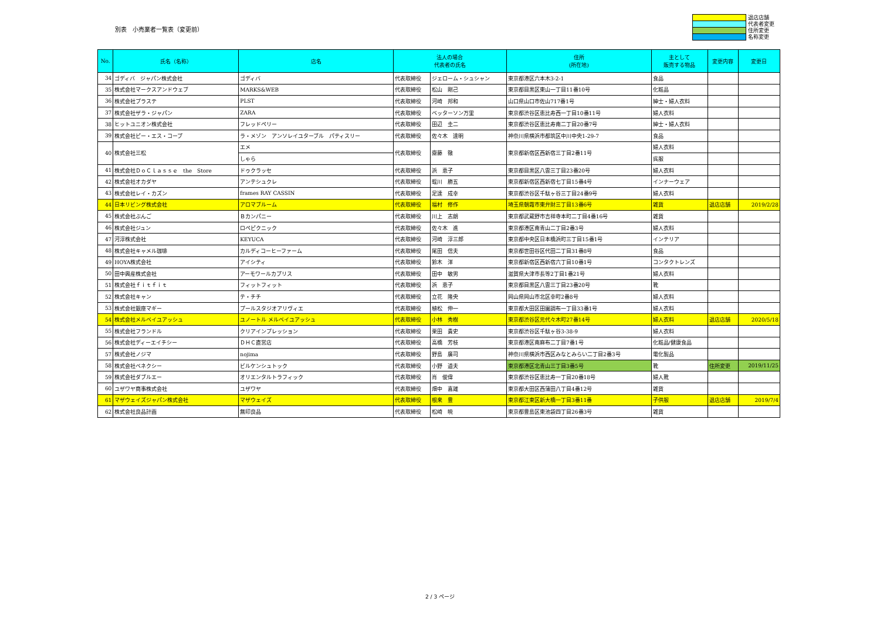別表　小売業者一覧表（変更前）
退店店舗
代表者変更
住所変更
名称変更
| No. | 氏名（名称） | 店名 | 法人の場合 代表者の氏名 | | 住所 (所在地) | 主として 販売する物品 | 変更内容 | 変更日 |
| --- | --- | --- | --- | --- | --- | --- | --- | --- |
| 34 | ゴディバ ジャパン株式会社 | ゴディバ | 代表取締役 | ジェローム・シュシャン | 東京都港区六本木3-2-1 | 食品 | | |
| 35 | 株式会社マークスアンドウェブ | MARKS&WEB | 代表取締役 | 松山 剛己 | 東京都目黒区東山一丁目11番10号 | 化粧品 | | |
| 36 | 株式会社プラステ | PLST | 代表取締役 | 河崎 邦和 | 山口県山口市佐山717番1号 | 紳士・婦人衣料 | | |
| 37 | 株式会社ザラ・ジャパン | ZARA | 代表取締役 | ベッターソン万里 | 東京都渋谷区恵比寿西一丁目10番11号 | 婦人衣料 | | |
| 38 | ヒットユニオン株式会社 | フレッドペリー | 代表取締役 | 田辺 圭二 | 東京都渋谷区恵比寿南二丁目20番7号 | 紳士・婦人衣料 | | |
| 39 | 株式会社ピー・エス・コープ | ラ・メゾン アンソレイユターブル パティスリー | 代表取締役 | 佐々木 達明 | 神奈川県横浜市都筑区中川中央1-29-7 | 食品 | | |
| 40 | 株式会社三松 | エメ | 代表取締役 | 齋藤 徹 | 東京都新宿区西新宿三丁目2番11号 | 婦人衣料 | | |
| | | しゃら | | | | 呉服 | | |
| 41 | 株式会社ＤｏＣｌａｓｓｅ the Store | ドゥクラッセ | 代表取締役 | 浜 恵子 | 東京都目黒区八雲三丁目23番20号 | 婦人衣料 | | |
| 42 | 株式会社オカダヤ | アンテシュクレ | 代表取締役 | 蛭川 勝五 | 東京都新宿区西新宿七丁目15番4号 | インナーウェア | | |
| 43 | 株式会社レイ・カズン | frames RAY CASSIN | 代表取締役 | 足達 成幸 | 東京都渋谷区千駄ヶ谷三丁目24番9号 | 婦人衣料 | | |
| 44 | 日本リビング株式会社 | アロマブルーム | 代表取締役 | 福村 修作 | 埼玉県朝霞市東弁財三丁目13番6号 | 雑貨 | 退店店舗 | 2019/2/28 |
| 45 | 株式会社ぶんご | Ｂカンパニー | 代表取締役 | 川上 志朗 | 東京都武蔵野市吉祥寺本町二丁目4番16号 | 雑貨 | | |
| 46 | 株式会社ジュン | ロペピクニック | 代表取締役 | 佐々木 進 | 東京都港区南青山二丁目2番3号 | 婦人衣料 | | |
| 47 | 河淳株式会社 | KEYUCA | 代表取締役 | 河崎 淳三郎 | 東京都中央区日本橋浜町三丁目15番1号 | インテリア | | |
| 48 | 株式会社キャメル珈琲 | カルディコーヒーファーム | 代表取締役 | 尾田 信夫 | 東京都世田谷区代田二丁目31番8号 | 食品 | | |
| 49 | HOYA株式会社 | アイシティ | 代表取締役 | 鈴木 洋 | 東京都新宿区西新宿六丁目10番1号 | コンタクトレンズ | | |
| 50 | 田中興産株式会社 | アーモワールカプリス | 代表取締役 | 田中 敏男 | 滋賀県大津市長等2丁目1番21号 | 婦人衣料 | | |
| 51 | 株式会社ｆｉｔｆｉｔ | フィットフィット | 代表取締役 | 浜 恵子 | 東京都目黒区八雲三丁目23番20号 | 靴 | | |
| 52 | 株式会社キャン | テ・チチ | 代表取締役 | 立花 隆央 | 岡山県岡山市北区幸町2番8号 | 婦人衣料 | | |
| 53 | 株式会社銀座マギー | プールスタジオアリヴィエ | 代表取締役 | 植松 伸一 | 東京都大田区田園調布一丁目33番1号 | 婦人衣料 | | |
| 54 | 株式会社メルベイユアッシュ | ユノートル メルベイユアッシュ | 代表取締役 | 小林 秀樹 | 東京都渋谷区元代々木町27番14号 | 婦人衣料 | 退店店舗 | 2020/5/18 |
| 55 | 株式会社フランドル | クリアインプレッション | 代表取締役 | 栗田 貴史 | 東京都渋谷区千駄ヶ谷3-38-9 | 婦人衣料 | | |
| 56 | 株式会社ディーエイチシー | ＤＨＣ直営店 | 代表取締役 | 高橋 芳枝 | 東京都港区南麻布二丁目7番1号 | 化粧品/健康食品 | | |
| 57 | 株式会社ノジマ | nojima | 代表取締役 | 野島 廣司 | 神奈川県横浜市西区みなとみらい二丁目2番3号 | 電化製品 | | |
| 58 | 株式会社ベネクシー | ビルケンシュトック | 代表取締役 | 小野 道夫 | 東京都港区北青山三丁目3番5号 | 靴 | 住所変更 | 2019/11/25 |
| 59 | 株式会社ダブルエー | オリエンタルトラフィック | 代表取締役 | 肖 俊偉 | 東京都渋谷区恵比寿一丁目20番18号 | 婦人靴 | | |
| 60 | ユザワヤ商事株式会社 | ユザワヤ | 代表取締役 | 畑中 喜雄 | 東京都大田区西蒲田八丁目4番12号 | 雑貨 | | |
| 61 | マザウェイズジャパン株式会社 | マザウェイズ | 代表取締役 | 根来 豊 | 東京都江東区新大橋一丁目3番11番 | 子供服 | 退店店舗 | 2019/7/4 |
| 62 | 株式会社良品計画 | 無印良品 | 代表取締役 | 松崎 暁 | 東京都豊島区東池袋四丁目26番3号 | 雑貨 | | |
2 / 3 ページ